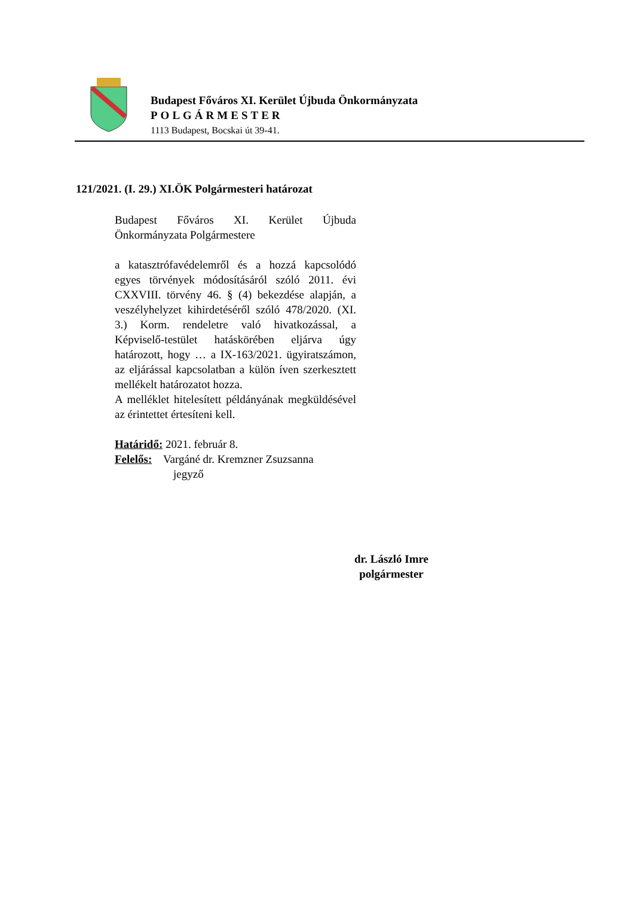Budapest Főváros XI. Kerület Újbuda Önkormányzata
POLGÁRMESTER
1113 Budapest, Bocskai út 39-41.
121/2021. (I. 29.) XI.ÖK Polgármesteri határozat
Budapest Főváros XI. Kerület Újbuda Önkormányzata Polgármestere
a katasztrófavédelemről és a hozzá kapcsolódó egyes törvények módosításáról szóló 2011. évi CXXVIII. törvény 46. § (4) bekezdése alapján, a veszélyhelyzet kihirdetéséről szóló 478/2020. (XI. 3.) Korm. rendeletre való hivatkozással, a Képviselő-testület hatáskörében eljárva úgy határozott, hogy … a IX-163/2021. ügyiratszámon, az eljárással kapcsolatban a külön íven szerkesztett mellékelt határozatot hozza.
A melléklet hitelesített példányának megküldésével az érintettet értesíteni kell.
Határidő: 2021. február 8.
Felelős: Vargáné dr. Kremzner Zsuzsanna
jegyző
dr. László Imre
polgármester